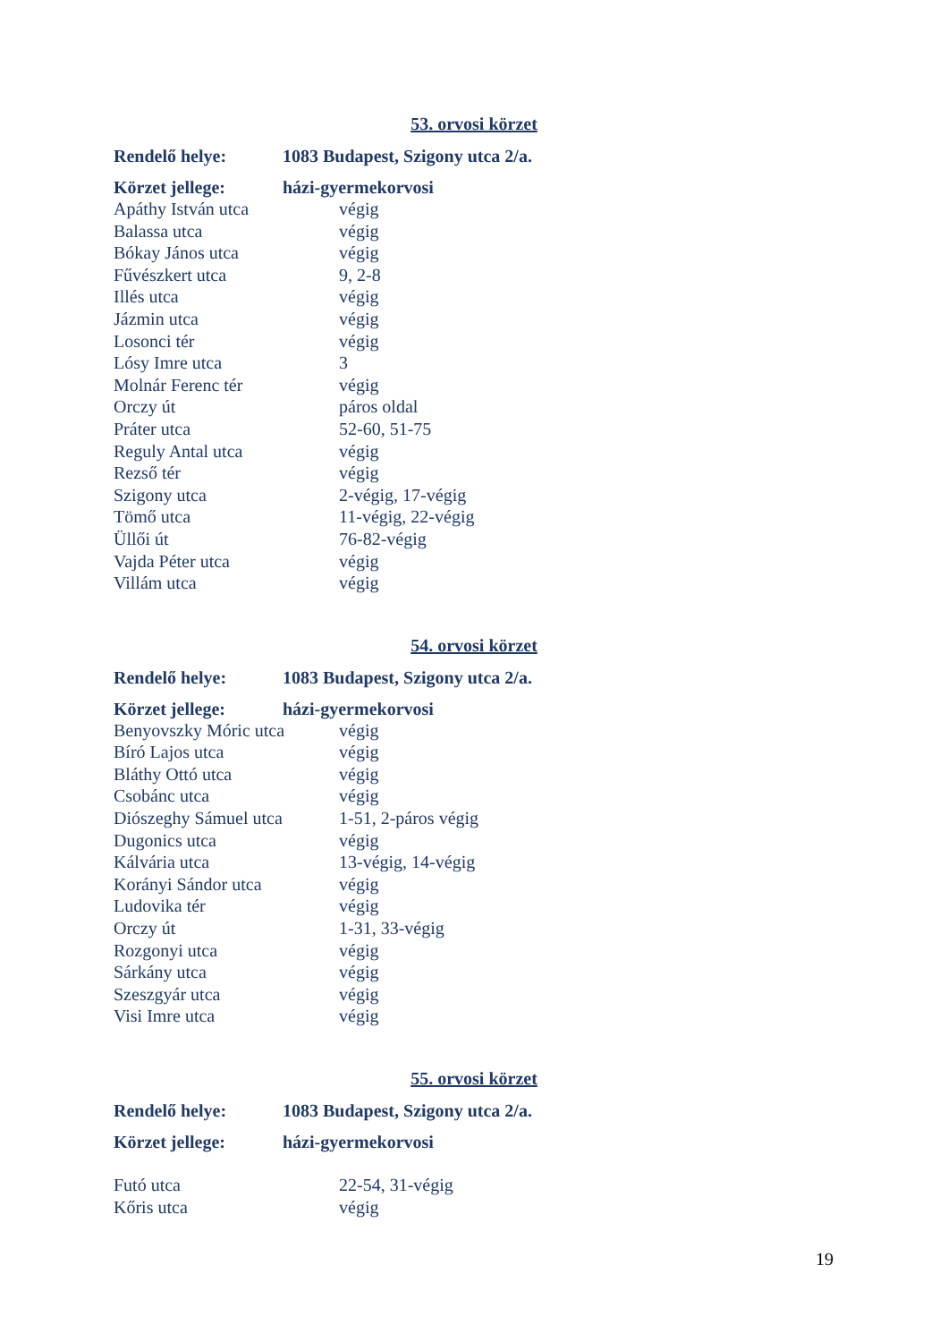53. orvosi körzet
| Rendelő helye: | 1083 Budapest, Szigony utca 2/a. |
| Körzet jellege: | házi-gyermekorvosi |
| Apáthy István utca | végig |
| Balassa utca | végig |
| Bókay János utca | végig |
| Fűvészkert utca | 9, 2-8 |
| Illés utca | végig |
| Jázmin utca | végig |
| Losonci tér | végig |
| Lósy Imre utca | 3 |
| Molnár Ferenc tér | végig |
| Orczy út | páros oldal |
| Práter utca | 52-60, 51-75 |
| Reguly Antal utca | végig |
| Rezső tér | végig |
| Szigony utca | 2-végig, 17-végig |
| Tömő utca | 11-végig, 22-végig |
| Üllői út | 76-82-végig |
| Vajda Péter utca | végig |
| Villám utca | végig |
54. orvosi körzet
| Rendelő helye: | 1083 Budapest, Szigony utca 2/a. |
| Körzet jellege: | házi-gyermekorvosi |
| Benyovszky Móric utca | végig |
| Bíró Lajos utca | végig |
| Bláthy Ottó utca | végig |
| Csobánc utca | végig |
| Diószeghy Sámuel utca | 1-51, 2-páros végig |
| Dugonics utca | végig |
| Kálvária utca | 13-végig, 14-végig |
| Korányi Sándor utca | végig |
| Ludovika tér | végig |
| Orczy út | 1-31, 33-végig |
| Rozgonyi utca | végig |
| Sárkány utca | végig |
| Szeszgyár utca | végig |
| Visi Imre utca | végig |
55. orvosi körzet
| Rendelő helye: | 1083 Budapest, Szigony utca 2/a. |
| Körzet jellege: | házi-gyermekorvosi |
| Futó utca | 22-54, 31-végig |
| Kőris utca | végig |
19